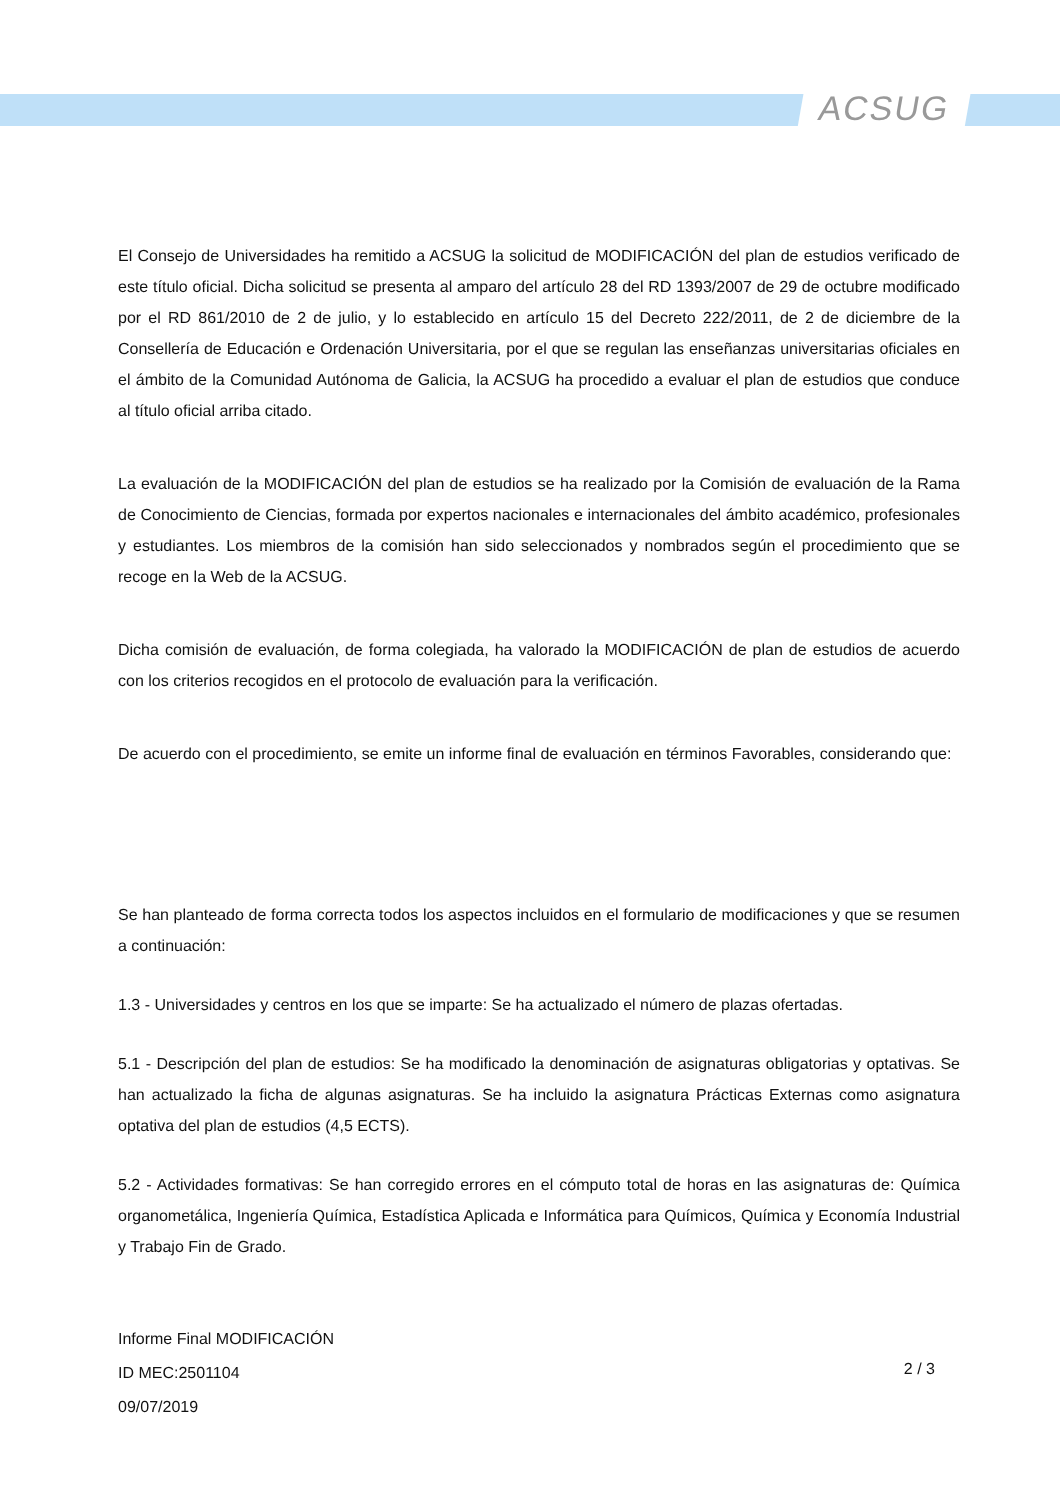ACSUG
El Consejo de Universidades ha remitido a ACSUG la solicitud de MODIFICACIÓN del plan de estudios verificado de este título oficial. Dicha solicitud se presenta al amparo del artículo 28 del RD 1393/2007 de 29 de octubre modificado por el RD 861/2010 de 2 de julio, y lo establecido en artículo 15 del Decreto 222/2011, de 2 de diciembre de la Consellería de Educación e Ordenación Universitaria, por el que se regulan las enseñanzas universitarias oficiales en el ámbito de la Comunidad Autónoma de Galicia, la ACSUG ha procedido a evaluar el plan de estudios que conduce al título oficial arriba citado.
La evaluación de la MODIFICACIÓN del plan de estudios se ha realizado por la Comisión de evaluación de la Rama de Conocimiento de Ciencias, formada por expertos nacionales e internacionales del ámbito académico, profesionales y estudiantes. Los miembros de la comisión han sido seleccionados y nombrados según el procedimiento que se recoge en la Web de la ACSUG.
Dicha comisión de evaluación, de forma colegiada, ha valorado la MODIFICACIÓN de plan de estudios de acuerdo con los criterios recogidos en el protocolo de evaluación para la verificación.
De acuerdo con el procedimiento, se emite un informe final de evaluación en términos Favorables, considerando que:
Se han planteado de forma correcta todos los aspectos incluidos en el formulario de modificaciones y que se resumen a continuación:
1.3 - Universidades y centros en los que se imparte: Se ha actualizado el número de plazas ofertadas.
5.1 - Descripción del plan de estudios: Se ha modificado la denominación de asignaturas obligatorias y optativas. Se han actualizado la ficha de algunas asignaturas. Se ha incluido la asignatura Prácticas Externas como asignatura optativa del plan de estudios (4,5 ECTS).
5.2 - Actividades formativas: Se han corregido errores en el cómputo total de horas en las asignaturas de: Química organometálica, Ingeniería Química, Estadística Aplicada e Informática para Químicos, Química y Economía Industrial y Trabajo Fin de Grado.
Informe Final MODIFICACIÓN
ID MEC:2501104
09/07/2019
2 / 3